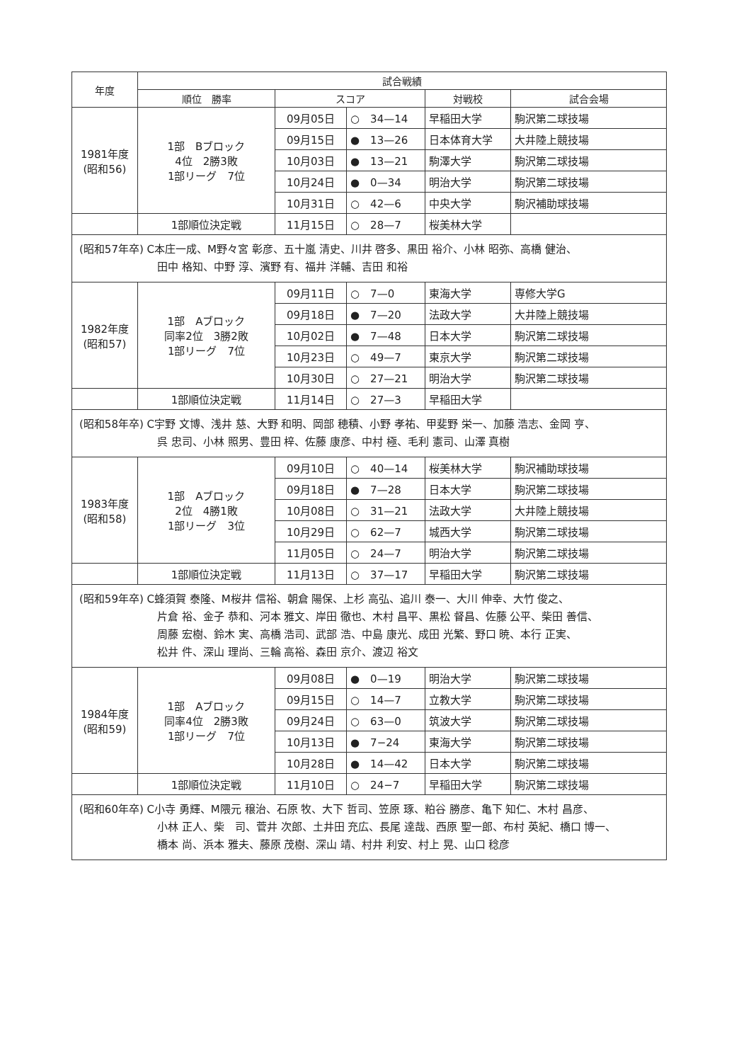| 年度 | 試合戦績 | | | | |
| --- | --- | --- | --- | --- | --- |
| | 順位 勝率 | スコア | | 対戦校 | 試合会場 |
| 1981年度 (昭和56) | 1部 Bブロック 4位 2勝3敗 1部リーグ 7位 | 09月05日 | ○ 34—14 | 早稲田大学 | 駒沢第二球技場 |
| | | 09月15日 | ● 13—26 | 日本体育大学 | 大井陸上競技場 |
| | | 10月03日 | ● 13—21 | 駒澤大学 | 駒沢第二球技場 |
| | | 10月24日 | ● 0—34 | 明治大学 | 駒沢第二球技場 |
| | | 10月31日 | ○ 42—6 | 中央大学 | 駒沢補助球技場 |
| | 1部順位決定戦 | 11月15日 | ○ 28—7 | 桜美林大学 | |
| (昭和57年卒) C本庄一成、M野々宮 彰彦、五十嵐 清史、川井 啓多、黒田 裕介、小林 昭弥、高橋 健治、 田中 格知、中野 淳、濱野 有、福井 洋輔、吉田 和裕 | | | | | |
| 1982年度 (昭和57) | 1部 Aブロック 同率2位 3勝2敗 1部リーグ 7位 | 09月11日 | ○ 7—0 | 東海大学 | 専修大学G |
| | | 09月18日 | ● 7—20 | 法政大学 | 大井陸上競技場 |
| | | 10月02日 | ● 7—48 | 日本大学 | 駒沢第二球技場 |
| | | 10月23日 | ○ 49—7 | 東京大学 | 駒沢第二球技場 |
| | | 10月30日 | ○ 27—21 | 明治大学 | 駒沢第二球技場 |
| | 1部順位決定戦 | 11月14日 | ○ 27—3 | 早稲田大学 | |
| (昭和58年卒) C宇野 文博、浅井 慈、大野 和明、岡部 穂積、小野 孝祐、甲斐野 栄一、加藤 浩志、金岡 亨、 呉 忠司、小林 照男、豊田 梓、佐藤 康彦、中村 極、毛利 憲司、山澤 真樹 | | | | | |
| 1983年度 (昭和58) | 1部 Aブロック 2位 4勝1敗 1部リーグ 3位 | 09月10日 | ○ 40—14 | 桜美林大学 | 駒沢補助球技場 |
| | | 09月18日 | ● 7—28 | 日本大学 | 駒沢第二球技場 |
| | | 10月08日 | ○ 31—21 | 法政大学 | 大井陸上競技場 |
| | | 10月29日 | ○ 62—7 | 城西大学 | 駒沢第二球技場 |
| | | 11月05日 | ○ 24—7 | 明治大学 | 駒沢第二球技場 |
| | 1部順位決定戦 | 11月13日 | ○ 37—17 | 早稲田大学 | 駒沢第二球技場 |
| (昭和59年卒) C蜂須賀 泰隆、M桜井 信裕、朝倉 陽保、上杉 高弘、追川 泰一、大川 伸幸、大竹 俊之、 片倉 裕、金子 恭和、河本 雅文、岸田 徹也、木村 昌平、黒松 督昌、佐藤 公平、柴田 善信、 周藤 宏樹、鈴木 実、高橋 浩司、武部 浩、中島 康光、成田 光繁、野口 暁、本行 正実、 松井 件、深山 理尚、三輪 高裕、森田 京介、渡辺 裕文 | | | | | |
| 1984年度 (昭和59) | 1部 Aブロック 同率4位 2勝3敗 1部リーグ 7位 | 09月08日 | ● 0—19 | 明治大学 | 駒沢第二球技場 |
| | | 09月15日 | ○ 14—7 | 立教大学 | 駒沢第二球技場 |
| | | 09月24日 | ○ 63—0 | 筑波大学 | 駒沢第二球技場 |
| | | 10月13日 | ● 7−24 | 東海大学 | 駒沢第二球技場 |
| | | 10月28日 | ● 14—42 | 日本大学 | 駒沢第二球技場 |
| | 1部順位決定戦 | 11月10日 | ○ 24−7 | 早稲田大学 | 駒沢第二球技場 |
| (昭和60年卒) C小寺 勇輝、M隈元 穣治、石原 牧、大下 哲司、笠原 琢、粕谷 勝彦、亀下 知仁、木村 昌彦、 小林 正人、柴 司、菅井 次郎、土井田 充広、長尾 達哉、西原 聖一郎、布村 英紀、橋口 博一、 橋本 尚、浜本 雅夫、藤原 茂樹、深山 靖、村井 利安、村上 晃、山口 稔彦 | | | | | |